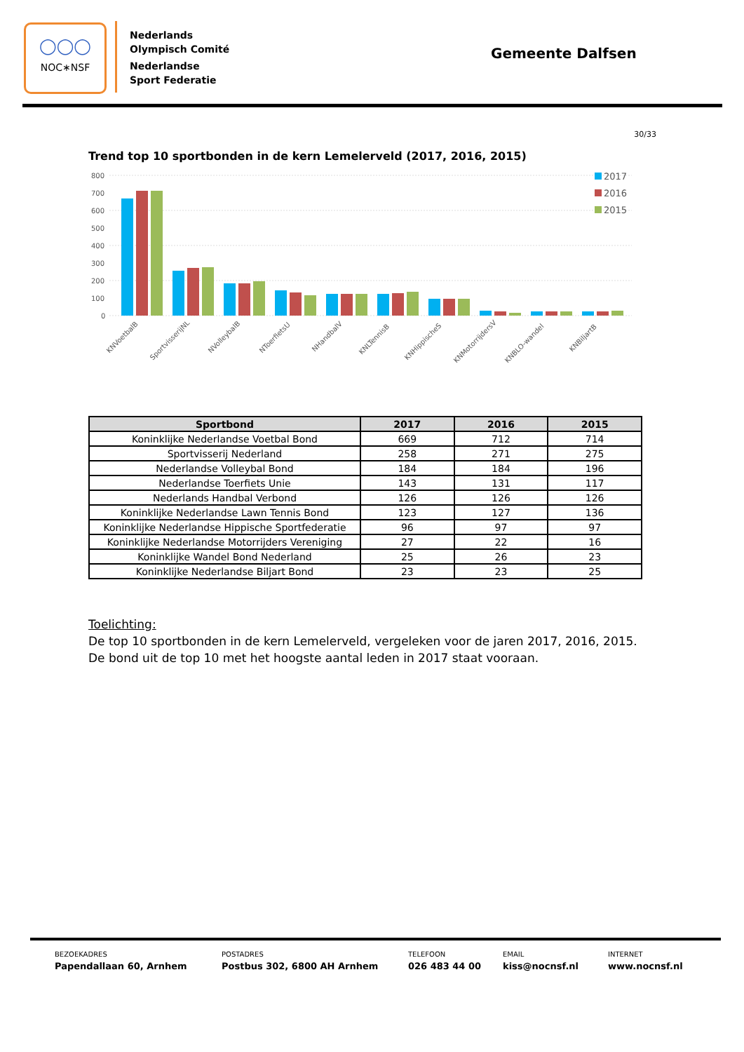◯◯◯
NOC∗NSF
Nederlands
Olympisch Comité
Nederlandse
Sport Federatie
Gemeente Dalfsen
30/33
Trend top 10 sportbonden in de kern Lemelerveld (2017, 2016, 2015)
800
700
600
500
400
300
200
100
0
2017
2016
2015
KNVoetbalB
SportvisserijNL
NVolleybalB
NToerfietsU
NHandbalV
KNLTennisB
KNHippischeS
KNMotorrijdersV
KNBLO-wandel
KNBiljartB
| Sportbond | 2017 | 2016 | 2015 |
| --- | --- | --- | --- |
| Koninklijke Nederlandse Voetbal Bond | 669 | 712 | 714 |
| Sportvisserij Nederland | 258 | 271 | 275 |
| Nederlandse Volleybal Bond | 184 | 184 | 196 |
| Nederlandse Toerfiets Unie | 143 | 131 | 117 |
| Nederlands Handbal Verbond | 126 | 126 | 126 |
| Koninklijke Nederlandse Lawn Tennis Bond | 123 | 127 | 136 |
| Koninklijke Nederlandse Hippische Sportfederatie | 96 | 97 | 97 |
| Koninklijke Nederlandse Motorrijders Vereniging | 27 | 22 | 16 |
| Koninklijke Wandel Bond Nederland | 25 | 26 | 23 |
| Koninklijke Nederlandse Biljart Bond | 23 | 23 | 25 |
Toelichting:
De top 10 sportbonden in de kern Lemelerveld, vergeleken voor de jaren 2017, 2016, 2015. De bond uit de top 10 met het hoogste aantal leden in 2017 staat vooraan.
BEZOEKADRES
Papendallaan 60, Arnhem
POSTADRES
Postbus 302, 6800 AH Arnhem
TELEFOON
026 483 44 00
EMAIL
kiss@nocnsf.nl
INTERNET
www.nocnsf.nl